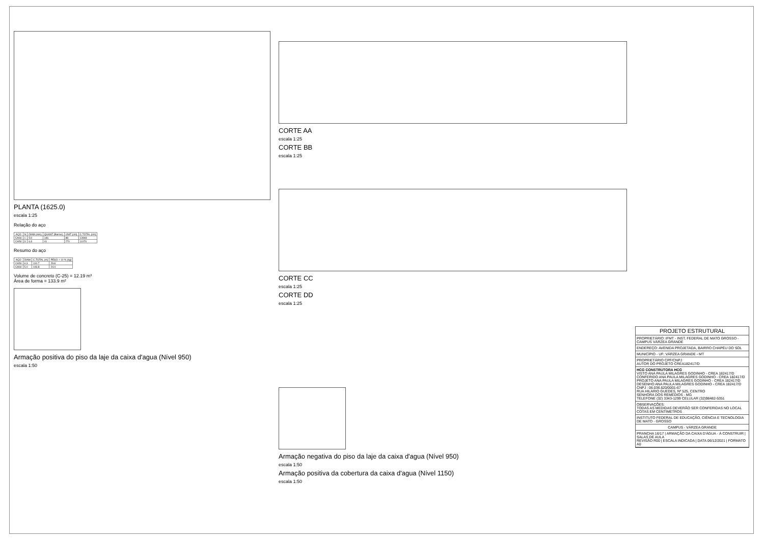PLANTA (1625.0)
escala 1:25
Relação do aço
| AÇO | N | DIAM (mm) | QUANT (Barras) | UNIT (cm) | C.TOTAL (cm) |
| --- | --- | --- | --- | --- | --- |
| CA60 | 1 | 5.0 | 146 | 88 | 12848 |
| CA50 | 3 | 6.3 | 41 | 270 | 11070 |
Resumo do aço
| AÇO | DIAM | C.TOTAL (m) | PESO + 10 % (kg) |
| --- | --- | --- | --- |
| CA50 | 6.3 | 110.7 | 29.8 |
| CA60 | 5.0 | 143.8 | 24.4 |
Volume de concreto (C-25) = 12.19 m³
Área de forma = 133.9 m²
Armação positiva do piso da laje da caixa d'agua (Nível 950)
escala 1:50
CORTE AA
escala 1:25
CORTE BB
escala 1:25
CORTE CC
escala 1:25
CORTE DD
escala 1:25
Armação negativa do piso da laje da caixa d'agua (Nível 950)
escala 1:50
Armação positiva da cobertura da caixa d'agua (Nível 1150)
escala 1:50
PROJETO ESTRUTURAL
PROPRIETÁRIO: IFMT - INST. FEDERAL DE MATO GROSSO - CAMPUS VÁRZEA GRANDE
ENDEREÇO: AVENIDA PROJETADA, BAIRRO CHAPÉU DO SOL
MUNICÍPIO - UF: VÁRZEA GRANDE - MT
PROPRIETÁRIO CPF/CNPJ
AUTOR DO PROJETO CREA182417/D
HCG CONSTRUTORA HCG
VISTO ANA PAULA MILAGRES GODINHO - CREA 182417/D
CONFERIDO ANA PAULA MILAGRES GODINHO - CREA 182417/D
PROJETO ANA PAULA MILAGRES GODINHO - CREA 182417/D
DESENHO ANA PAULA MILAGRES GODINHO - CREA 182417/D
CNPJ : 06.036.620/0001-67
RUA HILARIO GUEDES, Nº 525, CENTRO
SENHORA DOS REMÉDIOS - MG
TELEFONE (32) 3343-1299 CELULAR (32)98482-5351
OBSERVAÇÕES:
TODAS AS MEDIDAS DEVERÃO SER CONFERIDAS NO LOCAL
COTAS EM CENTÍMETROS
INSTITUTO FEDERAL DE EDUCAÇÃO, CIÊNCIA E TECNOLOGIA DE MATO - GROSSO
CAMPUS - VÁRZEA GRANDE
PRANCHA 16/17 | ARMAÇÃO DA CAIXA D'ÁGUA - À CONSTRUIR | SALAS DE AULA
REVISÃO R00 | ESCALA INDICADA | DATA 06/12/2021 | FORMATO A0